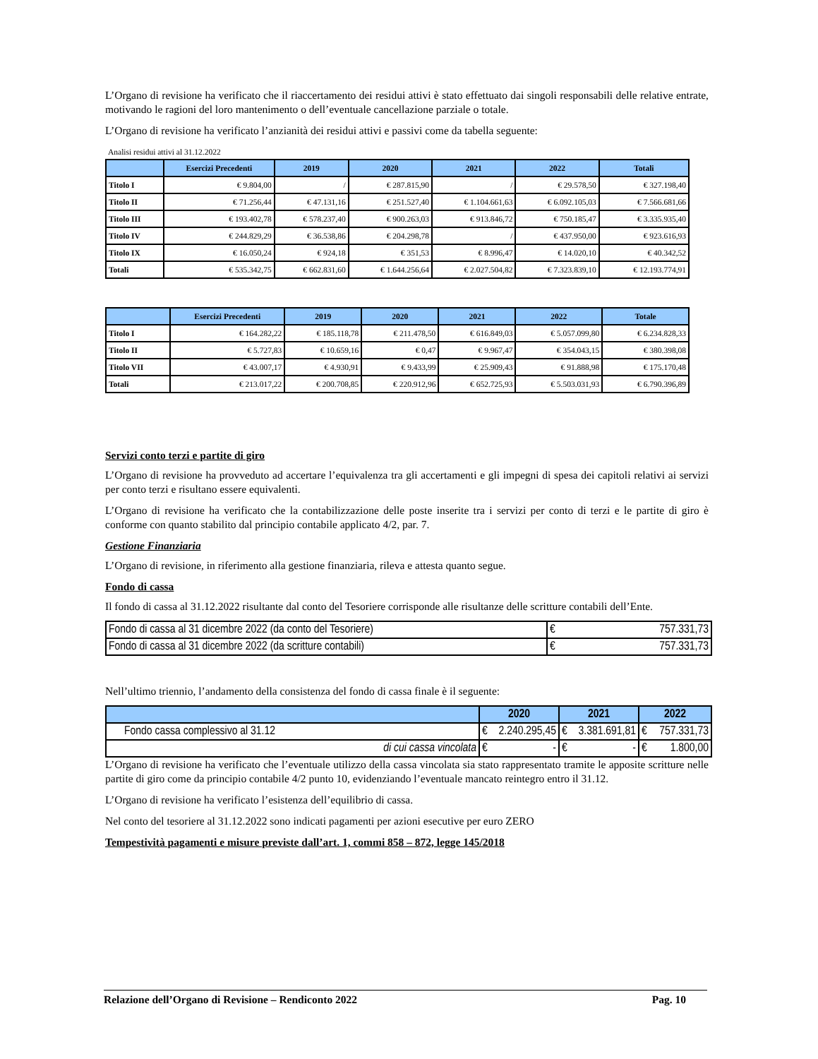L’Organo di revisione ha verificato che il riaccertamento dei residui attivi è stato effettuato dai singoli responsabili delle relative entrate, motivando le ragioni del loro mantenimento o dell’eventuale cancellazione parziale o totale.
L’Organo di revisione ha verificato l’anzianità dei residui attivi e passivi come da tabella seguente:
Analisi residui attivi al 31.12.2022
| | Esercizi Precedenti | 2019 | 2020 | 2021 | 2022 | Totali |
| --- | --- | --- | --- | --- | --- | --- |
| Titolo I | € 9.804,00 | / | € 287.815,90 | / | € 29.578,50 | € 327.198,40 |
| Titolo II | € 71.256,44 | € 47.131,16 | € 251.527,40 | € 1.104.661,63 | € 6.092.105,03 | € 7.566.681,66 |
| Titolo III | € 193.402,78 | € 578.237,40 | € 900.263,03 | € 913.846,72 | € 750.185,47 | € 3.335.935,40 |
| Titolo IV | € 244.829,29 | € 36.538,86 | € 204.298,78 | / | € 437.950,00 | € 923.616,93 |
| Titolo IX | € 16.050,24 | € 924,18 | € 351,53 | € 8.996,47 | € 14.020,10 | € 40.342,52 |
| Totali | € 535.342,75 | € 662.831,60 | € 1.644.256,64 | € 2.027.504,82 | € 7.323.839,10 | € 12.193.774,91 |
| | Esercizi Precedenti | 2019 | 2020 | 2021 | 2022 | Totale |
| --- | --- | --- | --- | --- | --- | --- |
| Titolo I | € 164.282,22 | € 185.118,78 | € 211.478,50 | € 616.849,03 | € 5.057.099,80 | € 6.234.828,33 |
| Titolo II | € 5.727,83 | € 10.659,16 | € 0,47 | € 9.967,47 | € 354.043,15 | € 380.398,08 |
| Titolo VII | € 43.007,17 | € 4.930,91 | € 9.433,99 | € 25.909,43 | € 91.888,98 | € 175.170,48 |
| Totali | € 213.017,22 | € 200.708,85 | € 220.912,96 | € 652.725,93 | € 5.503.031,93 | € 6.790.396,89 |
Servizi conto terzi e partite di giro
L’Organo di revisione ha provveduto ad accertare l’equivalenza tra gli accertamenti e gli impegni di spesa dei capitoli relativi ai servizi per conto terzi e risultano essere equivalenti.
L’Organo di revisione ha verificato che la contabilizzazione delle poste inserite tra i servizi per conto di terzi e le partite di giro è conforme con quanto stabilito dal principio contabile applicato 4/2, par. 7.
Gestione Finanziaria
L’Organo di revisione, in riferimento alla gestione finanziaria, rileva e attesta quanto segue.
Fondo di cassa
Il fondo di cassa al 31.12.2022 risultante dal conto del Tesoriere corrisponde alle risultanze delle scritture contabili dell’Ente.
| Fondo di cassa al 31 dicembre 2022 (da conto del Tesoriere) | € 757.331,73 |
| Fondo di cassa al 31 dicembre 2022 (da scritture contabili) | € 757.331,73 |
Nell’ultimo triennio, l’andamento della consistenza del fondo di cassa finale è il seguente:
| | 2020 | 2021 | 2022 |
| Fondo cassa complessivo al 31.12 | € 2.240.295,45 | € 3.381.691,81 | € 757.331,73 |
| di cui cassa vincolata | € - | € - | € 1.800,00 |
L’Organo di revisione ha verificato che l’eventuale utilizzo della cassa vincolata sia stato rappresentato tramite le apposite scritture nelle partite di giro come da principio contabile 4/2 punto 10, evidenziando l’eventuale mancato reintegro entro il 31.12.
L’Organo di revisione ha verificato l’esistenza dell’equilibrio di cassa.
Nel conto del tesoriere al 31.12.2022 sono indicati pagamenti per azioni esecutive per euro ZERO
Tempestività pagamenti e misure previste dall’art. 1, commi 858 – 872, legge 145/2018
Relazione dell’Organo di Revisione – Rendiconto 2022 Pag. 10